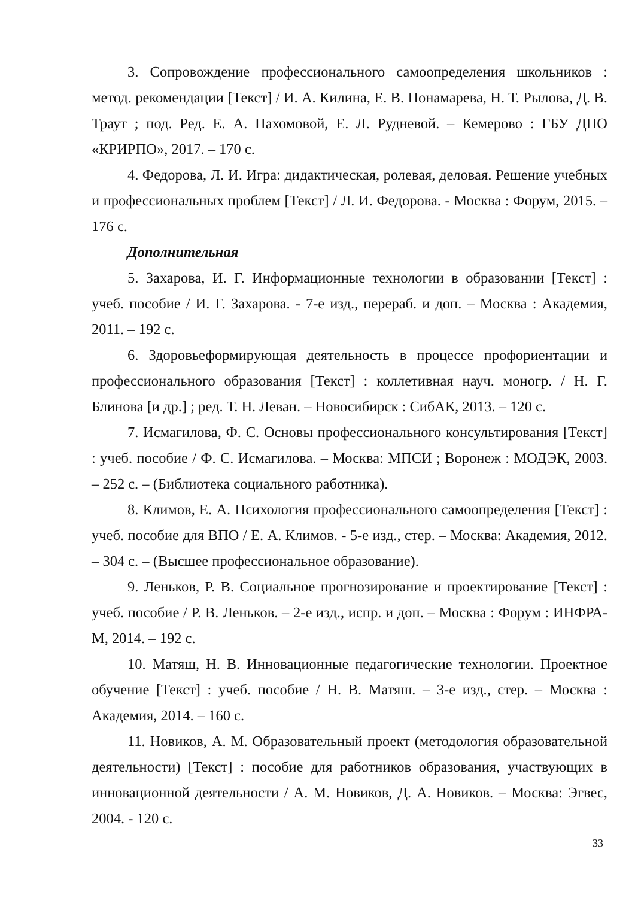3. Сопровождение профессионального самоопределения школьников : метод. рекомендации [Текст] / И. А. Килина, Е. В. Понамарева, Н. Т. Рылова, Д. В. Траут ; под. Ред. Е. А. Пахомовой, Е. Л. Рудневой. – Кемерово : ГБУ ДПО «КРИРПО», 2017. – 170 с.
4. Федорова, Л. И. Игра: дидактическая, ролевая, деловая. Решение учебных и профессиональных проблем [Текст] / Л. И. Федорова. - Москва : Форум, 2015. – 176 с.
Дополнительная
5. Захарова, И. Г. Информационные технологии в образовании [Текст] : учеб. пособие / И. Г. Захарова. - 7-е изд., перераб. и доп. – Москва : Академия, 2011. – 192 с.
6. Здоровьеформирующая деятельность в процессе профориентации и профессионального образования [Текст] : коллетивная науч. моногр. / Н. Г. Блинова [и др.] ; ред. Т. Н. Леван. – Новосибирск : СибАК, 2013. – 120 с.
7. Исмагилова, Ф. С. Основы профессионального консультирования [Текст] : учеб. пособие / Ф. С. Исмагилова. – Москва: МПСИ ; Воронеж : МОДЭК, 2003. – 252 с. – (Библиотека социального работника).
8. Климов, Е. А. Психология профессионального самоопределения [Текст] : учеб. пособие для ВПО / Е. А. Климов. - 5-е изд., стер. – Москва: Академия, 2012. – 304 с. – (Высшее профессиональное образование).
9. Леньков, Р. В. Социальное прогнозирование и проектирование [Текст] : учеб. пособие / Р. В. Леньков. – 2-е изд., испр. и доп. – Москва : Форум : ИНФРА-М, 2014. – 192 с.
10. Матяш, Н. В. Инновационные педагогические технологии. Проектное обучение [Текст] : учеб. пособие / Н. В. Матяш. – 3-е изд., стер. – Москва : Академия, 2014. – 160 с.
11. Новиков, А. М. Образовательный проект (методология образовательной деятельности) [Текст] : пособие для работников образования, участвующих в инновационной деятельности / А. М. Новиков, Д. А. Новиков. – Москва: Эгвес, 2004. - 120 с.
33